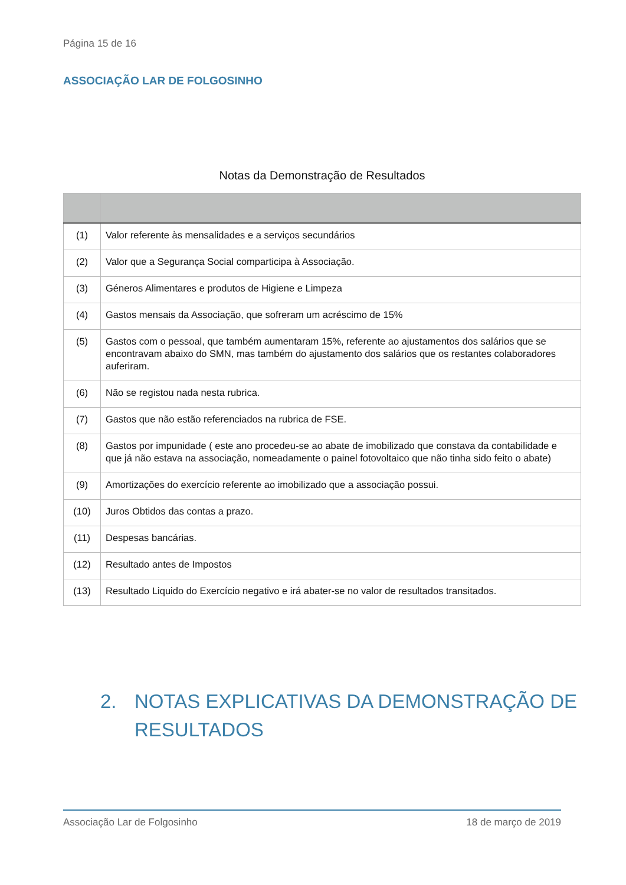Página 15 de 16
ASSOCIAÇÃO LAR DE FOLGOSINHO
Notas da Demonstração de Resultados
| (1) | Valor referente às mensalidades e a serviços secundários |
| (2) | Valor que a Segurança Social comparticipa à Associação. |
| (3) | Géneros Alimentares e produtos de Higiene e Limpeza |
| (4) | Gastos mensais da Associação, que sofreram um acréscimo de 15% |
| (5) | Gastos com o pessoal, que também aumentaram 15%, referente ao ajustamentos dos salários que se encontravam abaixo do SMN, mas também do ajustamento dos salários que os restantes colaboradores auferiram. |
| (6) | Não se registou nada nesta rubrica. |
| (7) | Gastos que não estão referenciados na rubrica de FSE. |
| (8) | Gastos por impunidade ( este ano procedeu-se ao abate de imobilizado que constava da contabilidade e que já não estava na associação, nomeadamente o painel fotovoltaico que não tinha sido feito o abate) |
| (9) | Amortizações do exercício referente ao imobilizado que a associação possui. |
| (10) | Juros Obtidos das contas a prazo. |
| (11) | Despesas bancárias. |
| (12) | Resultado antes de Impostos |
| (13) | Resultado Liquido do Exercício negativo e irá abater-se no valor de resultados transitados. |
2. NOTAS EXPLICATIVAS DA DEMONSTRAÇÃO DE
RESULTADOS
Associação Lar de Folgosinho 18 de março de 2019